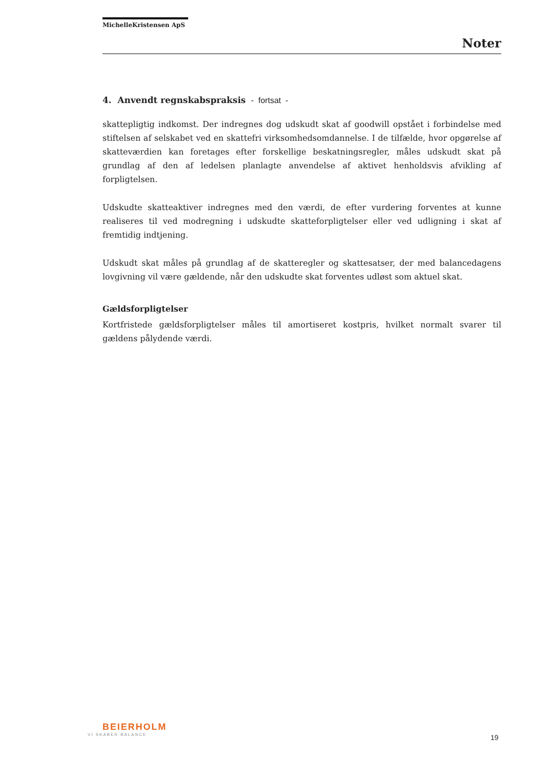MichelleKristensen ApS
Noter
4. Anvendt regnskabspraksis - fortsat -
skattepligtig indkomst. Der indregnes dog udskudt skat af goodwill opstået i forbindelse med stiftelsen af selskabet ved en skattefri virksomhedsomdannelse. I de tilfælde, hvor opgørelse af skatteværdien kan foretages efter forskellige beskatningsregler, måles udskudt skat på grundlag af den af ledelsen planlagte anvendelse af aktivet henholdsvis afvikling af forpligtelsen.
Udskudte skatteaktiver indregnes med den værdi, de efter vurdering forventes at kunne realiseres til ved modregning i udskudte skatteforpligtelser eller ved udligning i skat af fremtidig indtjening.
Udskudt skat måles på grundlag af de skatteregler og skattesatser, der med balancedagens lovgivning vil være gældende, når den udskudte skat forventes udløst som aktuel skat.
Gældsforpligtelser
Kortfristede gældsforpligtelser måles til amortiseret kostpris, hvilket normalt svarer til gældens pålydende værdi.
BEIERHOLM
VI SKABER BALANCE
19